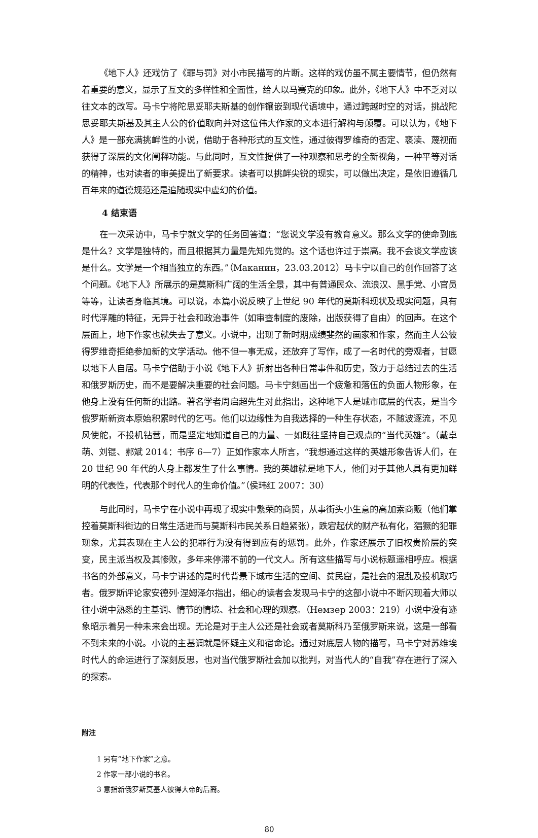《地下人》还戏仿了《罪与罚》对小市民描写的片断。这样的戏仿虽不属主要情节，但仍然有着重要的意义，显示了互文的多样性和全面性，给人以马赛克的印象。此外，《地下人》中不乏对以往文本的改写。马卡宁将陀思妥耶夫斯基的创作镶嵌到现代语境中，通过跨越时空的对话，挑战陀思妥耶夫斯基及其主人公的价值取向并对这位伟大作家的文本进行解构与颠覆。可以认为，《地下人》是一部充满挑衅性的小说，借助于各种形式的互文性，通过彼得罗维奇的否定、亵渎、蔑视而获得了深层的文化阐释功能。与此同时，互文性提供了一种观察和思考的全新视角，一种平等对话的精神，也对读者的审美提出了新要求。读者可以挑衅尖锐的现实，可以做出决定，是依旧遵循几百年来的道德规范还是追随现实中虚幻的价值。
4 结束语
在一次采访中，马卡宁就文学的任务回答道：“您说文学没有教育意义。那么文学的使命到底是什么？文学是独特的，而且根据其力量是先知先觉的。这个话也许过于崇高。我不会谈文学应该是什么。文学是一个相当独立的东西。”（Маканин，23.03.2012）马卡宁以自己的创作回答了这个问题。《地下人》所展示的是莫斯科广阔的生活全景，其中有普通民众、流浪汉、黑手党、小官员等等，让读者身临其境。可以说，本篇小说反映了上世纪 90 年代的莫斯科现状及现实问题，具有时代浮雕的特征，无异于社会和政治事件（如审查制度的废除，出版获得了自由）的回声。在这个层面上，地下作家也就失去了意义。小说中，出现了新时期成绩斐然的画家和作家，然而主人公彼得罗维奇拒绝参加新的文学活动。他不但一事无成，还放弃了写作，成了一名时代的旁观者，甘愿以地下人自居。马卡宁借助于小说《地下人》折射出各种日常事件和历史，致力于总结过去的生活和俄罗斯历史，而不是要解决重要的社会问题。马卡宁刻画出一个疲惫和落伍的负面人物形象，在他身上没有任何新的出路。著名学者周启超先生对此指出，这种地下人是城市底层的代表，是当今俄罗斯新资本原始积累时代的乞丐。他们以边缘性为自我选择的一种生存状态，不随波逐流，不见风使舵，不投机钻营，而是坚定地知道自己的力量、一如既往坚持自己观点的“当代英雄”。（戴卓萌、刘锟、郝斌 2014：书序 6—7）正如作家本人所言，“我想通过这样的英雄形象告诉人们，在 20 世纪 90 年代的人身上都发生了什么事情。我的英雄就是地下人，他们对于其他人具有更加鲜明的代表性，代表那个时代人的生命价值。”（侯玮红 2007：30）
与此同时，马卡宁在小说中再现了现实中繁荣的商贸，从事街头小生意的高加索商贩（他们掌控着莫斯科街边的日常生活进而与莫斯科市民关系日趋紧张），跌宕起伏的财产私有化，猖獗的犯罪现象，尤其表现在主人公的犯罪行为没有得到应有的惩罚。此外，作家还展示了旧权贵阶层的突变，民主派当权及其惨败，多年来停滞不前的一代文人。所有这些描写与小说标题遥相呼应。根据书名的外部意义，马卡宁讲述的是时代背景下城市生活的空间、贫民窟，是社会的混乱及投机取巧者。俄罗斯评论家安德列·涅姆泽尔指出，细心的读者会发现马卡宁的这部小说中不断闪现着大师以往小说中熟悉的主基调、情节的情境、社会和心理的观察。（Немзер 2003：219）小说中没有迹象昭示着另一种未来会出现。无论是对于主人公还是社会或者莫斯科乃至俄罗斯来说，这是一部看不到未来的小说。小说的主基调就是怀疑主义和宿命论。通过对底层人物的描写，马卡宁对苏维埃时代人的命运进行了深刻反思，也对当代俄罗斯社会加以批判，对当代人的“自我”存在进行了深入的探索。
附注
1 另有“地下作家”之意。
2 作家一部小说的书名。
3 意指新俄罗斯莫基人彼得大帝的后裔。
80